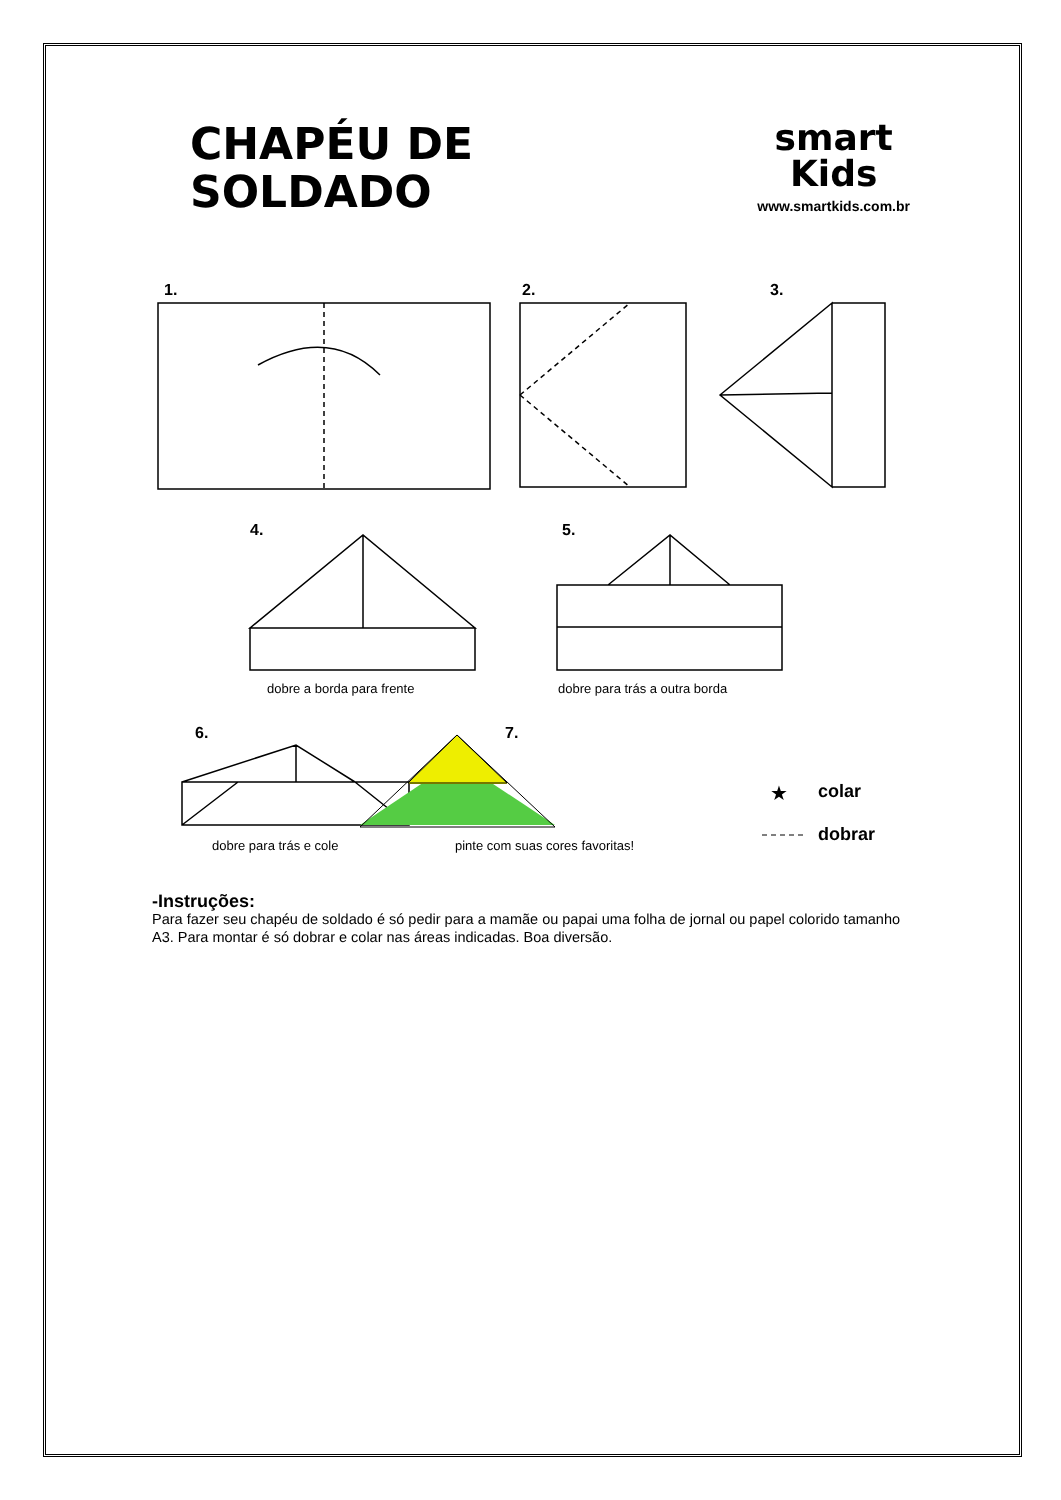CHAPÉU DE
SOLDADO
smart
Kids
www.smartkids.com.br
1.
2.
3.
4.
5.
6.
7.
dobre a borda para frente
dobre para trás a outra borda
dobre para trás e cole
pinte com suas cores favoritas!
★
colar
dobrar
-Instruções:
Para fazer seu chapéu de soldado é só pedir para a mamãe ou papai uma folha de jornal ou papel colorido tamanho A3. Para montar é só dobrar e colar nas áreas indicadas. Boa diversão.